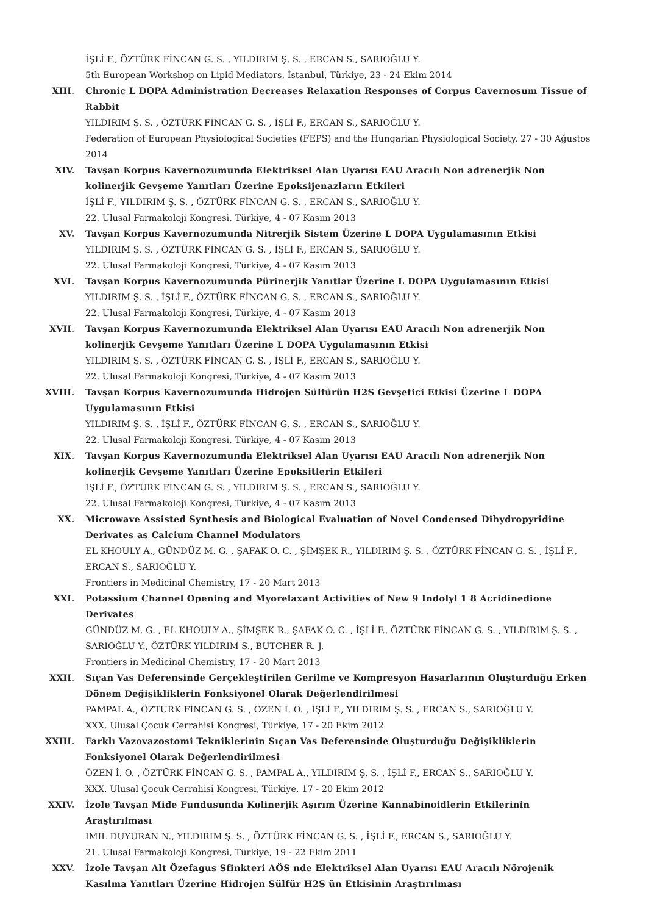İŞLİ F., ÖZTÜRK FİNCAN G. S. , YILDIRIM Ş. S. , ERCAN S., SARIOĞLU Y.
5th European Workshop on Lipid Mediators, İstanbul, Türkiye, 23 - 24 Ekim 2014
XIII. Chronic L DOPA Administration Decreases Relaxation Responses of Corpus Cavernosum Tissue of Rabbit
YILDIRIM Ş. S. , ÖZTÜRK FİNCAN G. S. , İŞLİ F., ERCAN S., SARIOĞLU Y.
Federation of European Physiological Societies (FEPS) and the Hungarian Physiological Society, 27 - 30 Ağustos 2014
XIV. Tavşan Korpus Kavernozumunda Elektriksel Alan Uyarısı EAU Aracılı Non adrenerjik Non kolinerjik Gevşeme Yanıtları Üzerine Epoksijenazların Etkileri
İŞLİ F., YILDIRIM Ş. S. , ÖZTÜRK FİNCAN G. S. , ERCAN S., SARIOĞLU Y.
22. Ulusal Farmakoloji Kongresi, Türkiye, 4 - 07 Kasım 2013
XV. Tavşan Korpus Kavernozumunda Nitrerjik Sistem Üzerine L DOPA Uygulamasının Etkisi
YILDIRIM Ş. S. , ÖZTÜRK FİNCAN G. S. , İŞLİ F., ERCAN S., SARIOĞLU Y.
22. Ulusal Farmakoloji Kongresi, Türkiye, 4 - 07 Kasım 2013
XVI. Tavşan Korpus Kavernozumunda Pürinerjik Yanıtlar Üzerine L DOPA Uygulamasının Etkisi
YILDIRIM Ş. S. , İŞLİ F., ÖZTÜRK FİNCAN G. S. , ERCAN S., SARIOĞLU Y.
22. Ulusal Farmakoloji Kongresi, Türkiye, 4 - 07 Kasım 2013
XVII. Tavşan Korpus Kavernozumunda Elektriksel Alan Uyarısı EAU Aracılı Non adrenerjik Non kolinerjik Gevşeme Yanıtları Üzerine L DOPA Uygulamasının Etkisi
YILDIRIM Ş. S. , ÖZTÜRK FİNCAN G. S. , İŞLİ F., ERCAN S., SARIOĞLU Y.
22. Ulusal Farmakoloji Kongresi, Türkiye, 4 - 07 Kasım 2013
XVIII. Tavşan Korpus Kavernozumunda Hidrojen Sülfürün H2S Gevşetici Etkisi Üzerine L DOPA Uygulamasının Etkisi
YILDIRIM Ş. S. , İŞLİ F., ÖZTÜRK FİNCAN G. S. , ERCAN S., SARIOĞLU Y.
22. Ulusal Farmakoloji Kongresi, Türkiye, 4 - 07 Kasım 2013
XIX. Tavşan Korpus Kavernozumunda Elektriksel Alan Uyarısı EAU Aracılı Non adrenerjik Non kolinerjik Gevşeme Yanıtları Üzerine Epoksitlerin Etkileri
İŞLİ F., ÖZTÜRK FİNCAN G. S. , YILDIRIM Ş. S. , ERCAN S., SARIOĞLU Y.
22. Ulusal Farmakoloji Kongresi, Türkiye, 4 - 07 Kasım 2013
XX. Microwave Assisted Synthesis and Biological Evaluation of Novel Condensed Dihydropyridine Derivates as Calcium Channel Modulators
EL KHOULY A., GÜNDÜZ M. G. , ŞAFAK O. C. , ŞİMŞEK R., YILDIRIM Ş. S. , ÖZTÜRK FİNCAN G. S. , İŞLİ F., ERCAN S., SARIOĞLU Y.
Frontiers in Medicinal Chemistry, 17 - 20 Mart 2013
XXI. Potassium Channel Opening and Myorelaxant Activities of New 9 Indolyl 1 8 Acridinedione Derivates
GÜNDÜZ M. G. , EL KHOULY A., ŞİMŞEK R., ŞAFAK O. C. , İŞLİ F., ÖZTÜRK FİNCAN G. S. , YILDIRIM Ş. S. , SARIOĞLU Y., ÖZTÜRK YILDIRIM S., BUTCHER R. J.
Frontiers in Medicinal Chemistry, 17 - 20 Mart 2013
XXII. Sıçan Vas Deferensinde Gerçekleştirilen Gerilme ve Kompresyon Hasarlarının Oluşturduğu Erken Dönem Değişikliklerin Fonksiyonel Olarak Değerlendirilmesi
PAMPAL A., ÖZTÜRK FİNCAN G. S. , ÖZEN İ. O. , İŞLİ F., YILDIRIM Ş. S. , ERCAN S., SARIOĞLU Y.
XXX. Ulusal Çocuk Cerrahisi Kongresi, Türkiye, 17 - 20 Ekim 2012
XXIII. Farklı Vazovazostomi Tekniklerinin Sıçan Vas Deferensinde Oluşturduğu Değişikliklerin Fonksiyonel Olarak Değerlendirilmesi
ÖZEN İ. O. , ÖZTÜRK FİNCAN G. S. , PAMPAL A., YILDIRIM Ş. S. , İŞLİ F., ERCAN S., SARIOĞLU Y.
XXX. Ulusal Çocuk Cerrahisi Kongresi, Türkiye, 17 - 20 Ekim 2012
XXIV. İzole Tavşan Mide Fundusunda Kolinerjik Aşırım Üzerine Kannabinoidlerin Etkilerinin Araştırılması
IMIL DUYURAN N., YILDIRIM Ş. S. , ÖZTÜRK FİNCAN G. S. , İŞLİ F., ERCAN S., SARIOĞLU Y.
21. Ulusal Farmakoloji Kongresi, Türkiye, 19 - 22 Ekim 2011
XXV. İzole Tavşan Alt Özefagus Sfinkteri AÖS nde Elektriksel Alan Uyarısı EAU Aracılı Nörojenik Kasılma Yanıtları Üzerine Hidrojen Sülfür H2S ün Etkisinin Araştırılması